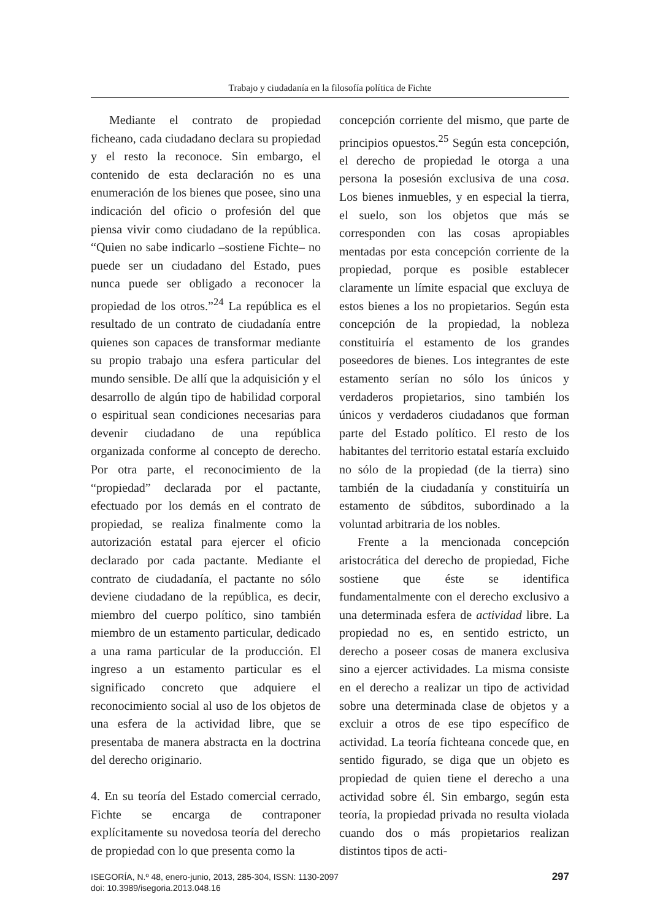Trabajo y ciudadanía en la filosofía política de Fichte
Mediante el contrato de propiedad ficheano, cada ciudadano declara su propiedad y el resto la reconoce. Sin embargo, el contenido de esta declaración no es una enumeración de los bienes que posee, sino una indicación del oficio o profesión del que piensa vivir como ciudadano de la república. “Quien no sabe indicarlo –sostiene Fichte– no puede ser un ciudadano del Estado, pues nunca puede ser obligado a reconocer la propiedad de los otros.”<sup>24</sup> La república es el resultado de un contrato de ciudadanía entre quienes son capaces de transformar mediante su propio trabajo una esfera particular del mundo sensible. De allí que la adquisición y el desarrollo de algún tipo de habilidad corporal o espiritual sean condiciones necesarias para devenir ciudadano de una república organizada conforme al concepto de derecho. Por otra parte, el reconocimiento de la “propiedad” declarada por el pactante, efectuado por los demás en el contrato de propiedad, se realiza finalmente como la autorización estatal para ejercer el oficio declarado por cada pactante. Mediante el contrato de ciudadanía, el pactante no sólo deviene ciudadano de la república, es decir, miembro del cuerpo político, sino también miembro de un estamento particular, dedicado a una rama particular de la producción. El ingreso a un estamento particular es el significado concreto que adquiere el reconocimiento social al uso de los objetos de una esfera de la actividad libre, que se presentaba de manera abstracta en la doctrina del derecho originario.
4. En su teoría del Estado comercial cerrado, Fichte se encarga de contraponer explícitamente su novedosa teoría del derecho de propiedad con lo que presenta como la
concepción corriente del mismo, que parte de principios opuestos.<sup>25</sup> Según esta concepción, el derecho de propiedad le otorga a una persona la posesión exclusiva de una cosa. Los bienes inmuebles, y en especial la tierra, el suelo, son los objetos que más se corresponden con las cosas apropiables mentadas por esta concepción corriente de la propiedad, porque es posible establecer claramente un límite espacial que excluya de estos bienes a los no propietarios. Según esta concepción de la propiedad, la nobleza constituiría el estamento de los grandes poseedores de bienes. Los integrantes de este estamento serían no sólo los únicos y verdaderos propietarios, sino también los únicos y verdaderos ciudadanos que forman parte del Estado político. El resto de los habitantes del territorio estatal estaría excluido no sólo de la propiedad (de la tierra) sino también de la ciudadanía y constituiría un estamento de súbditos, subordinado a la voluntad arbitraria de los nobles.
Frente a la mencionada concepción aristocrática del derecho de propiedad, Fiche sostiene que éste se identifica fundamentalmente con el derecho exclusivo a una determinada esfera de actividad libre. La propiedad no es, en sentido estricto, un derecho a poseer cosas de manera exclusiva sino a ejercer actividades. La misma consiste en el derecho a realizar un tipo de actividad sobre una determinada clase de objetos y a excluir a otros de ese tipo específico de actividad. La teoría fichteana concede que, en sentido figurado, se diga que un objeto es propiedad de quien tiene el derecho a una actividad sobre él. Sin embargo, según esta teoría, la propiedad privada no resulta violada cuando dos o más propietarios realizan distintos tipos de acti-
ISEGORÍA, N.º 48, enero-junio, 2013, 285-304, ISSN: 1130-2097
doi: 10.3989/isegoria.2013.048.16
297